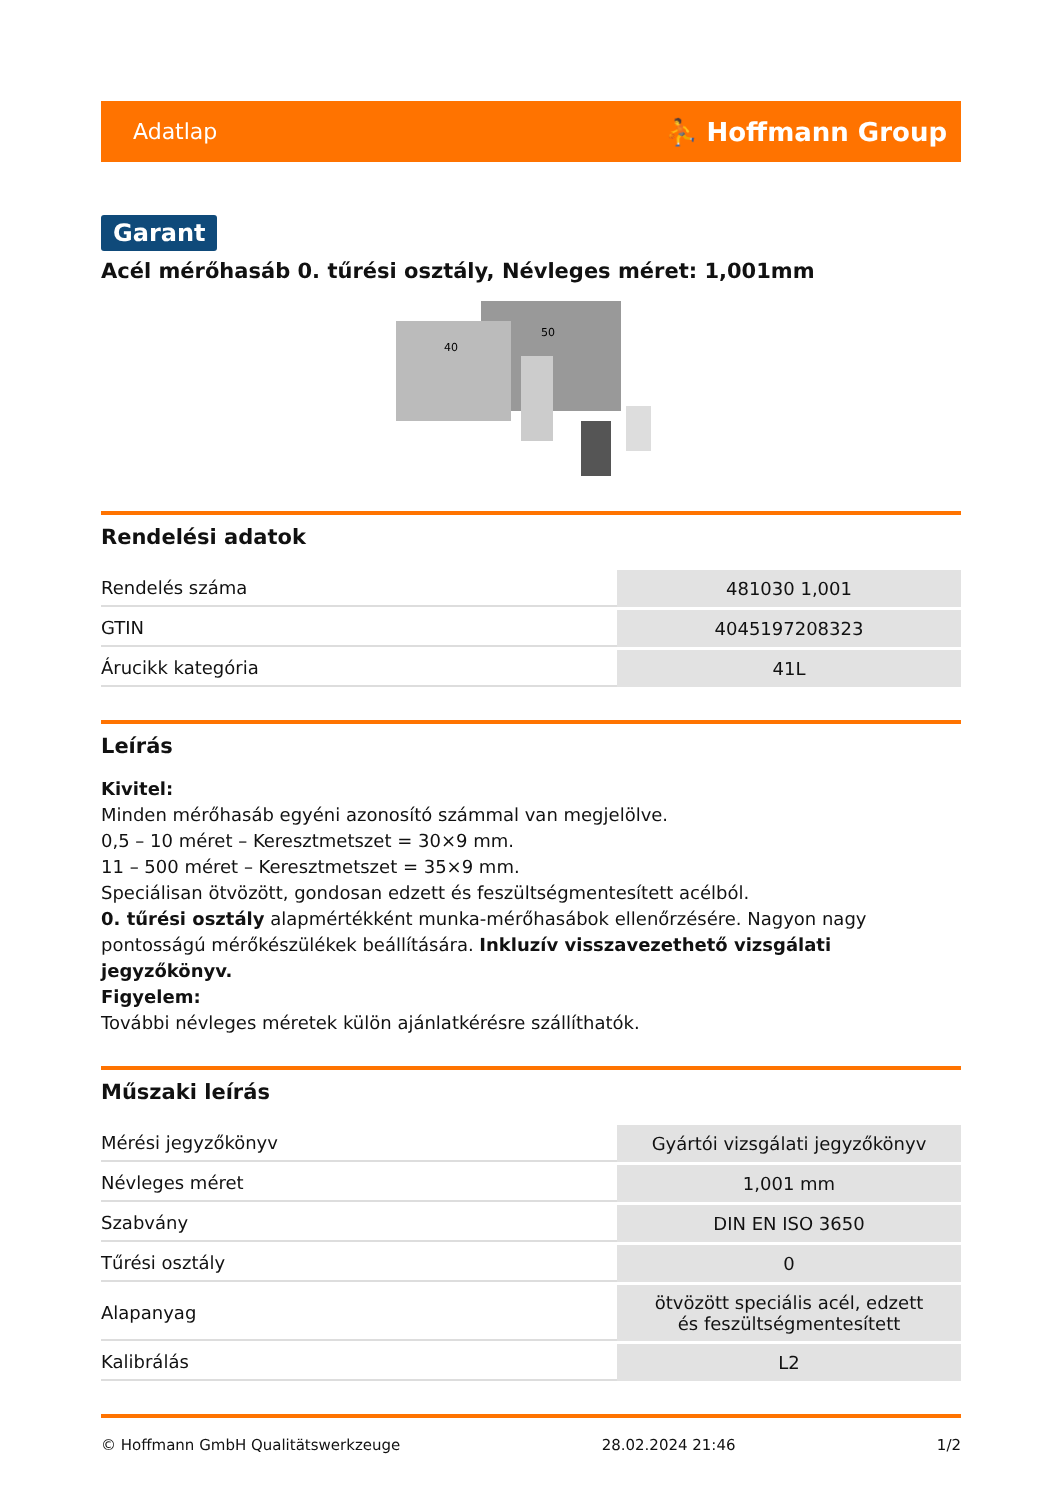Adatlap ⛹ Hoffmann Group
Garant
Acél mérőhasáb 0. tűrési osztály, Névleges méret: 1,001mm
40
50
Rendelési adatok
| Rendelés száma | 481030 1,001 |
| GTIN | 4045197208323 |
| Árucikk kategória | 41L |
Leírás
Kivitel:
Minden mérőhasáb egyéni azonosító számmal van megjelölve.
0,5 – 10 méret – Keresztmetszet = 30×9 mm.
11 – 500 méret – Keresztmetszet = 35×9 mm.
Speciálisan ötvözött, gondosan edzett és feszültségmentesített acélból.
0. tűrési osztály alapmértékként munka-mérőhasábok ellenőrzésére. Nagyon nagy pontosságú mérőkészülékek beállítására. Inkluzív visszavezethető vizsgálati jegyzőkönyv.
Figyelem:
További névleges méretek külön ajánlatkérésre szállíthatók.
Műszaki leírás
| Mérési jegyzőkönyv | Gyártói vizsgálati jegyzőkönyv |
| Névleges méret | 1,001 mm |
| Szabvány | DIN EN ISO 3650 |
| Tűrési osztály | 0 |
| Alapanyag | ötvözött speciális acél, edzett és feszültségmentesített |
| Kalibrálás | L2 |
© Hoffmann GmbH Qualitätswerkzeuge 28.02.2024 21:46 1/2